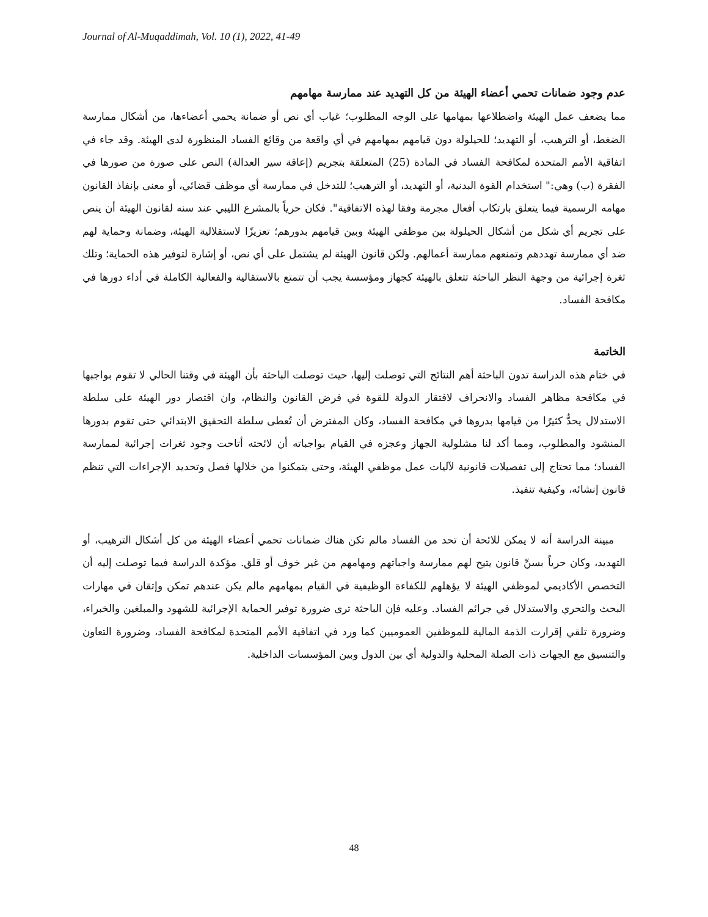Journal of Al-Muqaddimah, Vol. 10 (1), 2022, 41-49
عدم وجود ضمانات تحمي أعضاء الهيئة من كل التهديد عند ممارسة مهامهم
مما يضعف عمل الهيئة واضطلاعها بمهامها على الوجه المطلوب؛ غياب أي نص أو ضمانة يحمي أعضاءها، من أشكال ممارسة الضغط، أو الترهيب، أو التهديد؛ للحيلولة دون قيامهم بمهامهم في أي واقعة من وقائع الفساد المنظورة لدى الهيئة. وقد جاء في اتفاقية الأمم المتحدة لمكافحة الفساد في المادة (25) المتعلقة بتجريم (إعاقة سير العدالة) النص على صورة من صورها في الفقرة (ب) وهي:" استخدام القوة البدنية، أو التهديد، أو الترهيب؛ للتدخل في ممارسة أي موظف قضائي، أو معنى بإنفاذ القانون مهامه الرسمية فيما يتعلق بارتكاب أفعال مجرمة وفقا لهذه الاتفاقية". فكان حرياً بالمشرع الليبي عند سنه لقانون الهيئة أن ينص على تجريم أي شكل من أشكال الحيلولة بين موظفي الهيئة وبين قيامهم بدورهم؛ تعزيزًا لاستقلالية الهيئة، وضمانة وحماية لهم ضد أي ممارسة تهددهم وتمنعهم ممارسة أعمالهم. ولكن قانون الهيئة لم يشتمل على أي نص، أو إشارة لتوفير هذه الحماية؛ وتلك ثغرة إجرائية من وجهة النظر الباحثة تتعلق بالهيئة كجهاز ومؤسسة يجب أن تتمتع بالاستقالية والفعالية الكاملة في أداء دورها في مكافحة الفساد.
الخاتمة
في ختام هذه الدراسة تدون الباحثة أهم النتائج التي توصلت إليها، حيث توصلت الباحثة بأن الهيئة في وقتنا الحالي لا تقوم بواجبها في مكافحة مظاهر الفساد والانحراف لافتقار الدولة للقوة في فرض القانون والنظام، وان اقتصار دور الهيئة على سلطة الاستدلال يحدُّ كثيرًا من قيامها بدروها في مكافحة الفساد، وكان المفترض أن تُعطى سلطة التحقيق الابتدائي حتى تقوم بدورها المنشود والمطلوب، ومما أكد لنا مشلولية الجهاز وعجزه في القيام بواجباته أن لائحته أتاحت وجود ثغرات إجرائية لممارسة الفساد؛ مما تحتاج إلى تفصيلات قانونية لآليات عمل موظفي الهيئة، وحتى يتمكنوا من خلالها فصل وتحديد الإجراءات التي تنظم قانون إنشائه، وكيفية تنفيذ.
مبينة الدراسة أنه لا يمكن للائحة أن تحد من الفساد مالم تكن هناك ضمانات تحمي أعضاء الهيئة من كل أشكال الترهيب، أو التهديد، وكان حرياً بسنِّ قانون يتيح لهم ممارسة واجباتهم ومهامهم من غير خوف أو قلق. مؤكدة الدراسة فيما توصلت إليه أن التخصص الأكاديمي لموظفي الهيئة لا يؤهلهم للكفاءة الوظيفية في القيام بمهامهم مالم يكن عندهم تمكن وإتقان في مهارات البحث والتحري والاستدلال في جرائم الفساد. وعليه فإن الباحثة ترى ضرورة توفير الحماية الإجرائية للشهود والمبلغين والخبراء، وضرورة تلقي إقرارت الذمة المالية للموظفين العموميين كما ورد في اتفاقية الأمم المتحدة لمكافحة الفساد، وضرورة التعاون والتنسيق مع الجهات ذات الصلة المحلية والدولية أي بين الدول وبين المؤسسات الداخلية.
48